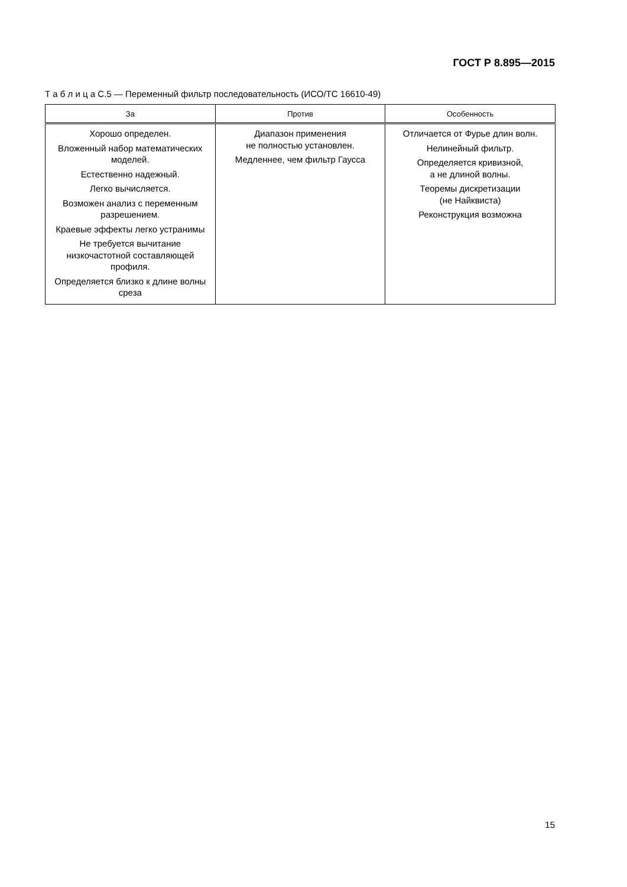ГОСТ Р 8.895—2015
Т а б л и ц а С.5 — Переменный фильтр последовательность (ИСО/ТС 16610-49)
| За | Против | Особенность |
| --- | --- | --- |
| Хорошо определен. Вложенный набор математических моделей. Естественно надежный. Легко вычисляется. Возможен анализ с переменным разрешением. Краевые эффекты легко устранимы Не требуется вычитание низкочастотной составляющей профиля. Определяется близко к длине волны среза | Диапазон применения не полностью установлен. Медленнее, чем фильтр Гаусса | Отличается от Фурье длин волн. Нелинейный фильтр. Определяется кривизной, а не длиной волны. Теоремы дискретизации (не Найквиста) Реконструкция возможна |
15